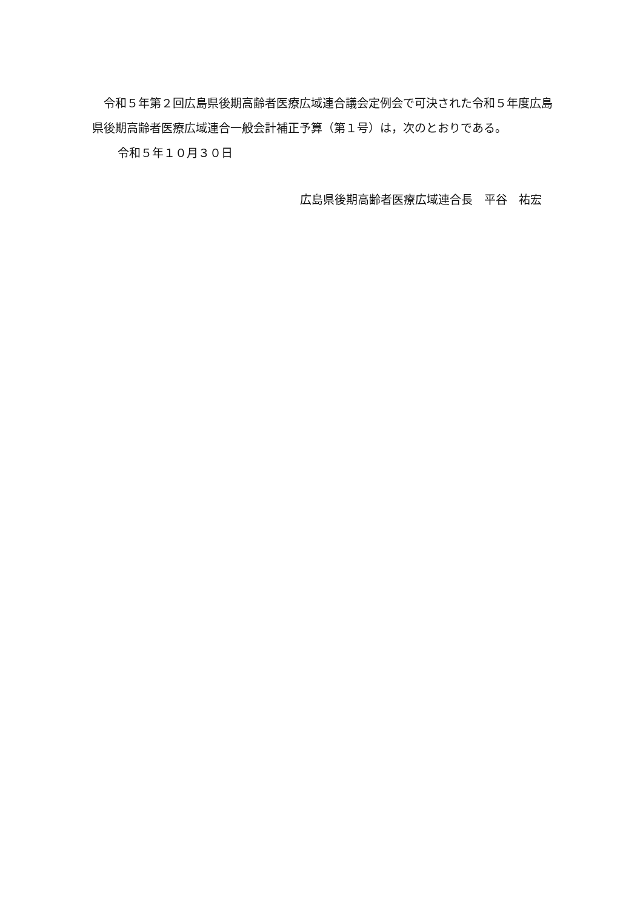令和５年第２回広島県後期高齢者医療広域連合議会定例会で可決された令和５年度広島県後期高齢者医療広域連合一般会計補正予算（第１号）は，次のとおりである。
令和５年１０月３０日
広島県後期高齢者医療広域連合長　平谷　祐宏